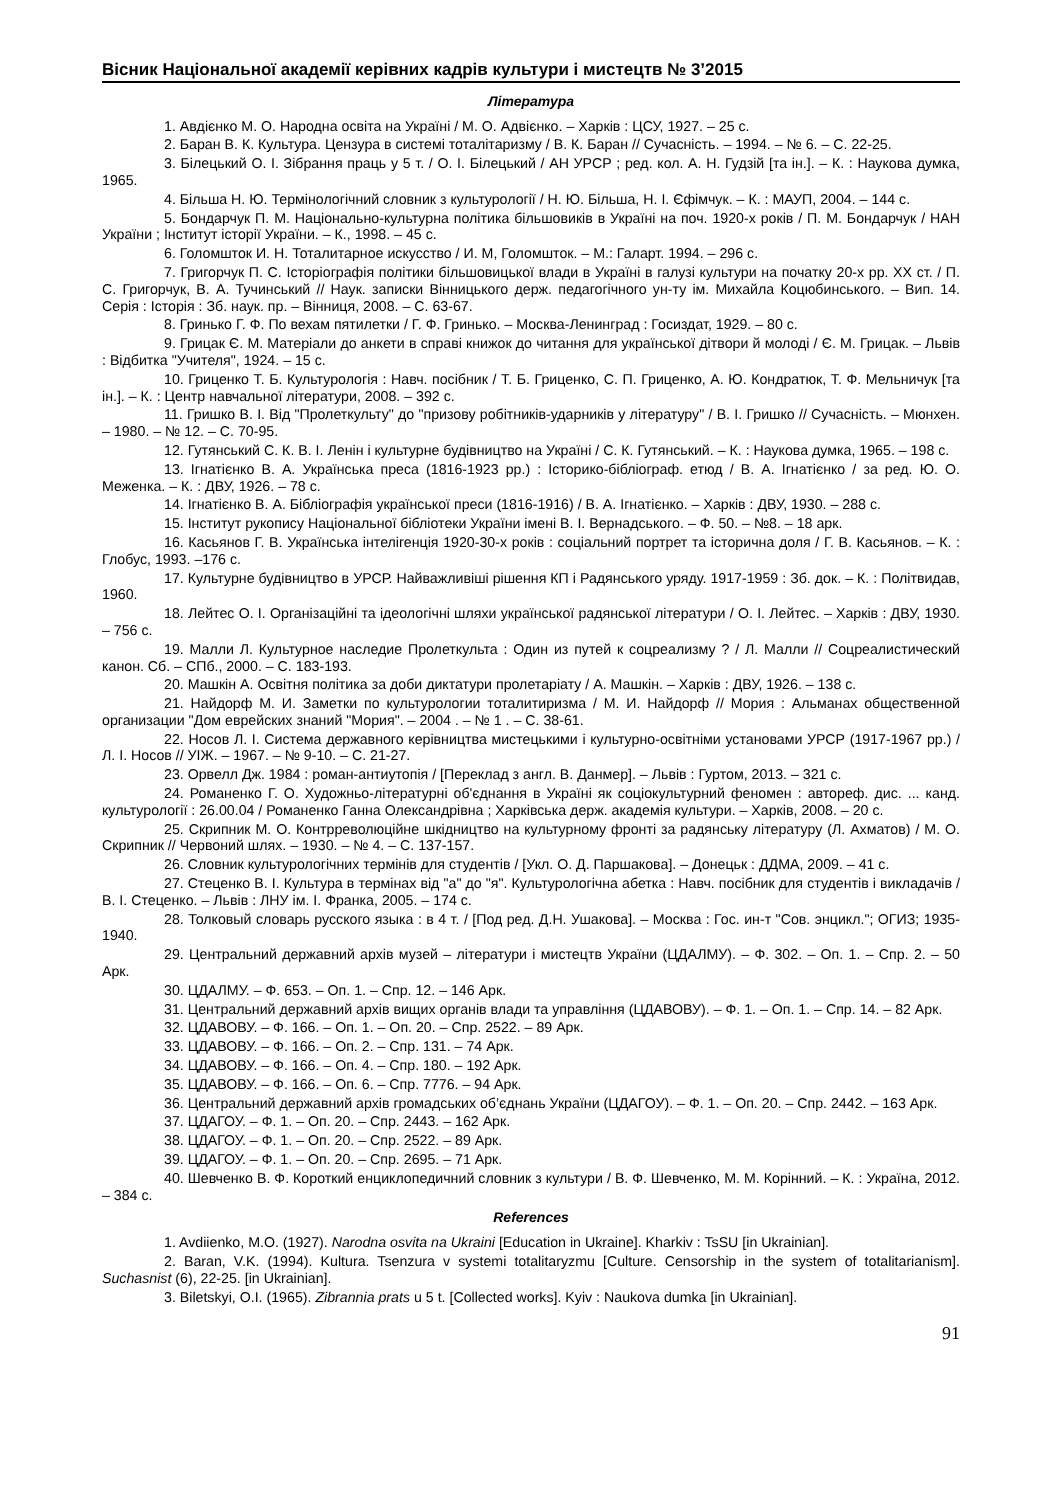Вісник Національної академії керівних кадрів культури і мистецтв № 3’2015
Література
1. Авдієнко М. О. Народна освіта на Україні / М. О. Адвієнко. – Харків : ЦСУ, 1927. – 25 с.
2. Баран В. К. Культура. Цензура в системі тоталітаризму / В. К. Баран // Сучасність. – 1994. – № 6. – С. 22-25.
3. Білецький О. І. Зібрання праць у 5 т. / О. І. Білецький / АН УРСР ; ред. кол. А. Н. Гудзій [та ін.]. – К. : Наукова думка, 1965.
4. Більша Н. Ю. Термінологічний словник з культурології / Н. Ю. Більша, Н. І. Єфімчук. – К. : МАУП, 2004. – 144 с.
5. Бондарчук П. М. Національно-культурна політика більшовиків в Україні на поч. 1920-х років / П. М. Бондарчук / НАН України ; Інститут історії України. – К., 1998. – 45 с.
6. Голомшток И. Н. Тоталитарное искусство / И. М, Голомшток. – М.: Галарт. 1994. – 296 с.
7. Григорчук П. С. Історіографія політики більшовицької влади в Україні в галузі культури на початку 20-х рр. XX ст. / П. С. Григорчук, В. А. Тучинський // Наук. записки Вінницького держ. педагогічного ун-ту ім. Михайла Коцюбинського. – Вип. 14. Серія : Історія : Зб. наук. пр. – Вінниця, 2008. – С. 63-67.
8. Гринько Г. Ф. По вехам пятилетки / Г. Ф. Гринько. – Москва-Ленинград : Госиздат, 1929. – 80 с.
9. Грицак Є. М. Матеріали до анкети в справі книжок до читання для української дітвори й молоді / Є. М. Грицак. – Львів : Відбитка "Учителя", 1924. – 15 с.
10. Гриценко Т. Б. Культурологія : Навч. посібник / Т. Б. Гриценко, С. П. Гриценко, А. Ю. Кондратюк, Т. Ф. Мельничук [та ін.]. – К. : Центр навчальної літератури, 2008. – 392 с.
11. Гришко В. І. Від "Пролеткульту" до "призову робітників-ударників у літературу" / В. І. Гришко // Сучасність. – Мюнхен. – 1980. – № 12. – С. 70-95.
12. Гутянський С. К. В. І. Ленін і культурне будівництво на Україні / С. К. Гутянський. – К. : Наукова думка, 1965. – 198 с.
13. Ігнатієнко В. А. Українська преса (1816-1923 рр.) : Історико-бібліограф. етюд / В. А. Ігнатієнко / за ред. Ю. О. Меженка. – К. : ДВУ, 1926. – 78 с.
14. Ігнатієнко В. А. Бібліографія української преси (1816-1916) / В. А. Ігнатієнко. – Харків : ДВУ, 1930. – 288 с.
15. Інститут рукопису Національної бібліотеки України імені В. І. Вернадського. – Ф. 50. – №8. – 18 арк.
16. Касьянов Г. В. Українська інтелігенція 1920-30-х років : соціальний портрет та історична доля / Г. В. Касьянов. – К. : Глобус, 1993. –176 с.
17. Культурне будівництво в УРСР. Найважливіші рішення КП і Радянського уряду. 1917-1959 : Зб. док. – К. : Політвидав, 1960.
18. Лейтес О. І. Організаційні та ідеологічні шляхи української радянської літератури / О. І. Лейтес. – Харків : ДВУ, 1930. – 756 с.
19. Малли Л. Культурное наследие Пролеткульта : Один из путей к соцреализму ? / Л. Малли // Соцреалистический канон. Сб. – СПб., 2000. – С. 183-193.
20. Машкін А. Освітня політика за доби диктатури пролетаріату / А. Машкін. – Харків : ДВУ, 1926. – 138 с.
21. Найдорф М. И. Заметки по культурологии тоталитиризма / М. И. Найдорф // Мория : Альманах общественной организации "Дом еврейских знаний "Мория". – 2004 . – № 1 . – С. 38-61.
22. Носов Л. І. Система державного керівництва мистецькими і культурно-освітніми установами УРСР (1917-1967 рр.) / Л. І. Носов // УІЖ. – 1967. – № 9-10. – С. 21-27.
23. Орвелл Дж. 1984 : роман-антиутопія / [Переклад з англ. В. Данмер]. – Львів : Гуртом, 2013. – 321 с.
24. Романенко Г. О. Художньо-літературні об'єднання в Україні як соціокультурний феномен : автореф. дис. ... канд. культурології : 26.00.04 / Романенко Ганна Олександрівна ; Харківська держ. академія культури. – Харків, 2008. – 20 с.
25. Скрипник М. О. Контрреволюційне шкідництво на культурному фронті за радянську літературу (Л. Ахматов) / М. О. Скрипник // Червоний шлях. – 1930. – № 4. – С. 137-157.
26. Словник культурологічних термінів для студентів / [Укл. О. Д. Паршакова]. – Донецьк : ДДМА, 2009. – 41 с.
27. Стеценко В. І. Культура в термінах від "а" до "я". Культурологічна абетка : Навч. посібник для студентів і викладачів / В. І. Стеценко. – Львів : ЛНУ ім. І. Франка, 2005. – 174 с.
28. Толковый словарь русского языка : в 4 т. / [Под ред. Д.Н. Ушакова]. – Москва : Гос. ин-т "Сов. энцикл."; ОГИЗ; 1935-1940.
29. Центральний державний архів музей – літератури і мистецтв України (ЦДАЛМУ). – Ф. 302. – Оп. 1. – Спр. 2. – 50 Арк.
30. ЦДАЛМУ. – Ф. 653. – Оп. 1. – Спр. 12. – 146 Арк.
31. Центральний державний архів вищих органів влади та управління (ЦДАВОВУ). – Ф. 1. – Оп. 1. – Спр. 14. – 82 Арк.
32. ЦДАВОВУ. – Ф. 166. – Оп. 1. – Оп. 20. – Спр. 2522. – 89 Арк.
33. ЦДАВОВУ. – Ф. 166. – Оп. 2. – Спр. 131. – 74 Арк.
34. ЦДАВОВУ. – Ф. 166. – Оп. 4. – Спр. 180. – 192 Арк.
35. ЦДАВОВУ. – Ф. 166. – Оп. 6. – Спр. 7776. – 94 Арк.
36. Центральний державний архів громадських об’єднань України (ЦДАГОУ). – Ф. 1. – Оп. 20. – Спр. 2442. – 163 Арк.
37. ЦДАГОУ. – Ф. 1. – Оп. 20. – Спр. 2443. – 162 Арк.
38. ЦДАГОУ. – Ф. 1. – Оп. 20. – Спр. 2522. – 89 Арк.
39. ЦДАГОУ. – Ф. 1. – Оп. 20. – Спр. 2695. – 71 Арк.
40. Шевченко В. Ф. Короткий енциклопедичний словник з культури / В. Ф. Шевченко, М. М. Корінний. – К. : Україна, 2012. – 384 с.
References
1. Avdiienko, M.O. (1927). Narodna osvita na Ukraini [Education in Ukraine]. Kharkiv : TsSU [in Ukrainian].
2. Baran, V.K. (1994). Kultura. Tsenzura v systemi totalitaryzmu [Culture. Censorship in the system of totalitarianism]. Suchasnist (6), 22-25. [in Ukrainian].
3. Biletskyi, O.I. (1965). Zibrannia prats u 5 t. [Collected works]. Kyiv : Naukova dumka [in Ukrainian].
91